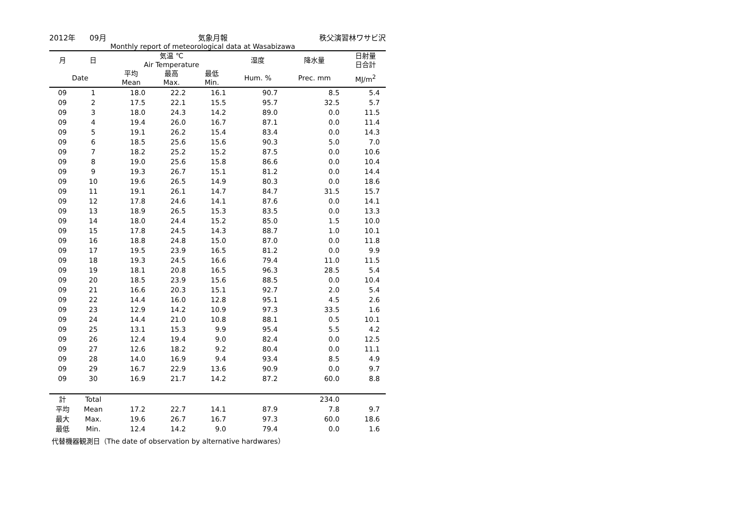2012年 09月 気象月報 秩父演習林ワサビ沢
Monthly report of meteorological data at Wasabizawa
| 月 | 日 | 気温 ℃ Air Temperature | | | 湿度 | 降水量 | 日射量 日合計 |
| --- | --- | --- | --- | --- | --- | --- | --- |
| Date | | 平均 Mean | 最高 Max. | 最低 Min. | Hum. % | Prec. mm | MJ/m<sup>2</sup> |
| 09 | 1 | 18.0 | 22.2 | 16.1 | 90.7 | 8.5 | 5.4 |
| 09 | 2 | 17.5 | 22.1 | 15.5 | 95.7 | 32.5 | 5.7 |
| 09 | 3 | 18.0 | 24.3 | 14.2 | 89.0 | 0.0 | 11.5 |
| 09 | 4 | 19.4 | 26.0 | 16.7 | 87.1 | 0.0 | 11.4 |
| 09 | 5 | 19.1 | 26.2 | 15.4 | 83.4 | 0.0 | 14.3 |
| 09 | 6 | 18.5 | 25.6 | 15.6 | 90.3 | 5.0 | 7.0 |
| 09 | 7 | 18.2 | 25.2 | 15.2 | 87.5 | 0.0 | 10.6 |
| 09 | 8 | 19.0 | 25.6 | 15.8 | 86.6 | 0.0 | 10.4 |
| 09 | 9 | 19.3 | 26.7 | 15.1 | 81.2 | 0.0 | 14.4 |
| 09 | 10 | 19.6 | 26.5 | 14.9 | 80.3 | 0.0 | 18.6 |
| 09 | 11 | 19.1 | 26.1 | 14.7 | 84.7 | 31.5 | 15.7 |
| 09 | 12 | 17.8 | 24.6 | 14.1 | 87.6 | 0.0 | 14.1 |
| 09 | 13 | 18.9 | 26.5 | 15.3 | 83.5 | 0.0 | 13.3 |
| 09 | 14 | 18.0 | 24.4 | 15.2 | 85.0 | 1.5 | 10.0 |
| 09 | 15 | 17.8 | 24.5 | 14.3 | 88.7 | 1.0 | 10.1 |
| 09 | 16 | 18.8 | 24.8 | 15.0 | 87.0 | 0.0 | 11.8 |
| 09 | 17 | 19.5 | 23.9 | 16.5 | 81.2 | 0.0 | 9.9 |
| 09 | 18 | 19.3 | 24.5 | 16.6 | 79.4 | 11.0 | 11.5 |
| 09 | 19 | 18.1 | 20.8 | 16.5 | 96.3 | 28.5 | 5.4 |
| 09 | 20 | 18.5 | 23.9 | 15.6 | 88.5 | 0.0 | 10.4 |
| 09 | 21 | 16.6 | 20.3 | 15.1 | 92.7 | 2.0 | 5.4 |
| 09 | 22 | 14.4 | 16.0 | 12.8 | 95.1 | 4.5 | 2.6 |
| 09 | 23 | 12.9 | 14.2 | 10.9 | 97.3 | 33.5 | 1.6 |
| 09 | 24 | 14.4 | 21.0 | 10.8 | 88.1 | 0.5 | 10.1 |
| 09 | 25 | 13.1 | 15.3 | 9.9 | 95.4 | 5.5 | 4.2 |
| 09 | 26 | 12.4 | 19.4 | 9.0 | 82.4 | 0.0 | 12.5 |
| 09 | 27 | 12.6 | 18.2 | 9.2 | 80.4 | 0.0 | 11.1 |
| 09 | 28 | 14.0 | 16.9 | 9.4 | 93.4 | 8.5 | 4.9 |
| 09 | 29 | 16.7 | 22.9 | 13.6 | 90.9 | 0.0 | 9.7 |
| 09 | 30 | 16.9 | 21.7 | 14.2 | 87.2 | 60.0 | 8.8 |
| 計 | Total | | | | | 234.0 | |
| 平均 | Mean | 17.2 | 22.7 | 14.1 | 87.9 | 7.8 | 9.7 |
| 最大 | Max. | 19.6 | 26.7 | 16.7 | 97.3 | 60.0 | 18.6 |
| 最低 | Min. | 12.4 | 14.2 | 9.0 | 79.4 | 0.0 | 1.6 |
代替機器観測日（The date of observation by alternative hardwares）